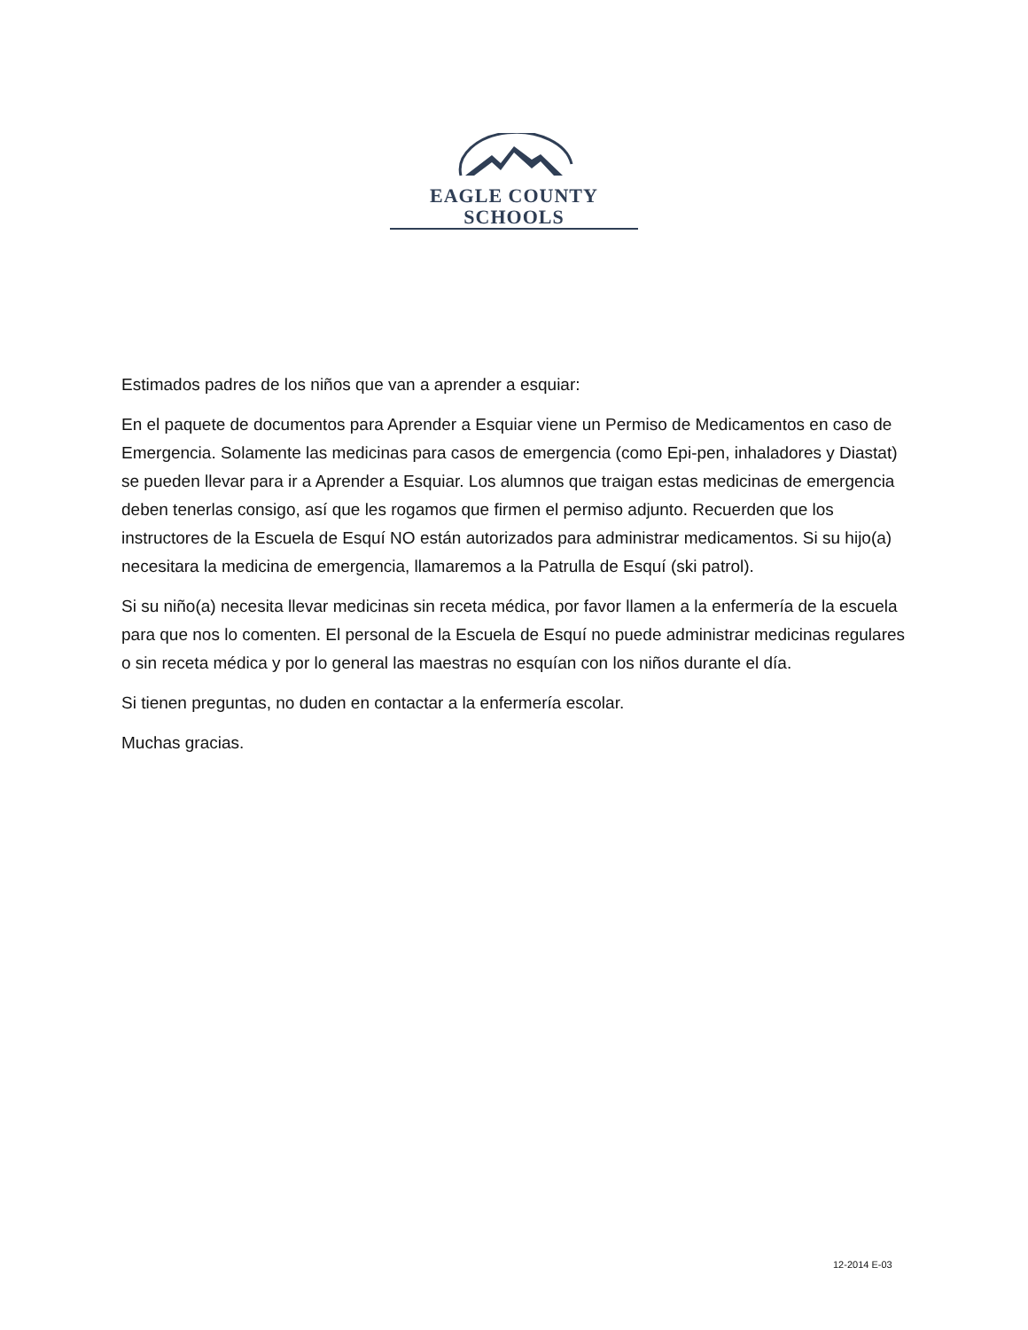EAGLE COUNTY SCHOOLS
Estimados padres de los niños que van a aprender a esquiar:
En el paquete de documentos para Aprender a Esquiar viene un Permiso de Medicamentos en caso de Emergencia. Solamente las medicinas para casos de emergencia (como Epi-pen, inhaladores y Diastat) se pueden llevar para ir a Aprender a Esquiar. Los alumnos que traigan estas medicinas de emergencia deben tenerlas consigo, así que les rogamos que firmen el permiso adjunto. Recuerden que los instructores de la Escuela de Esquí NO están autorizados para administrar medicamentos. Si su hijo(a) necesitara la medicina de emergencia, llamaremos a la Patrulla de Esquí (ski patrol).
Si su niño(a) necesita llevar medicinas sin receta médica, por favor llamen a la enfermería de la escuela para que nos lo comenten. El personal de la Escuela de Esquí no puede administrar medicinas regulares o sin receta médica y por lo general las maestras no esquían con los niños durante el día.
Si tienen preguntas, no duden en contactar a la enfermería escolar.
Muchas gracias.
12-2014 E-03